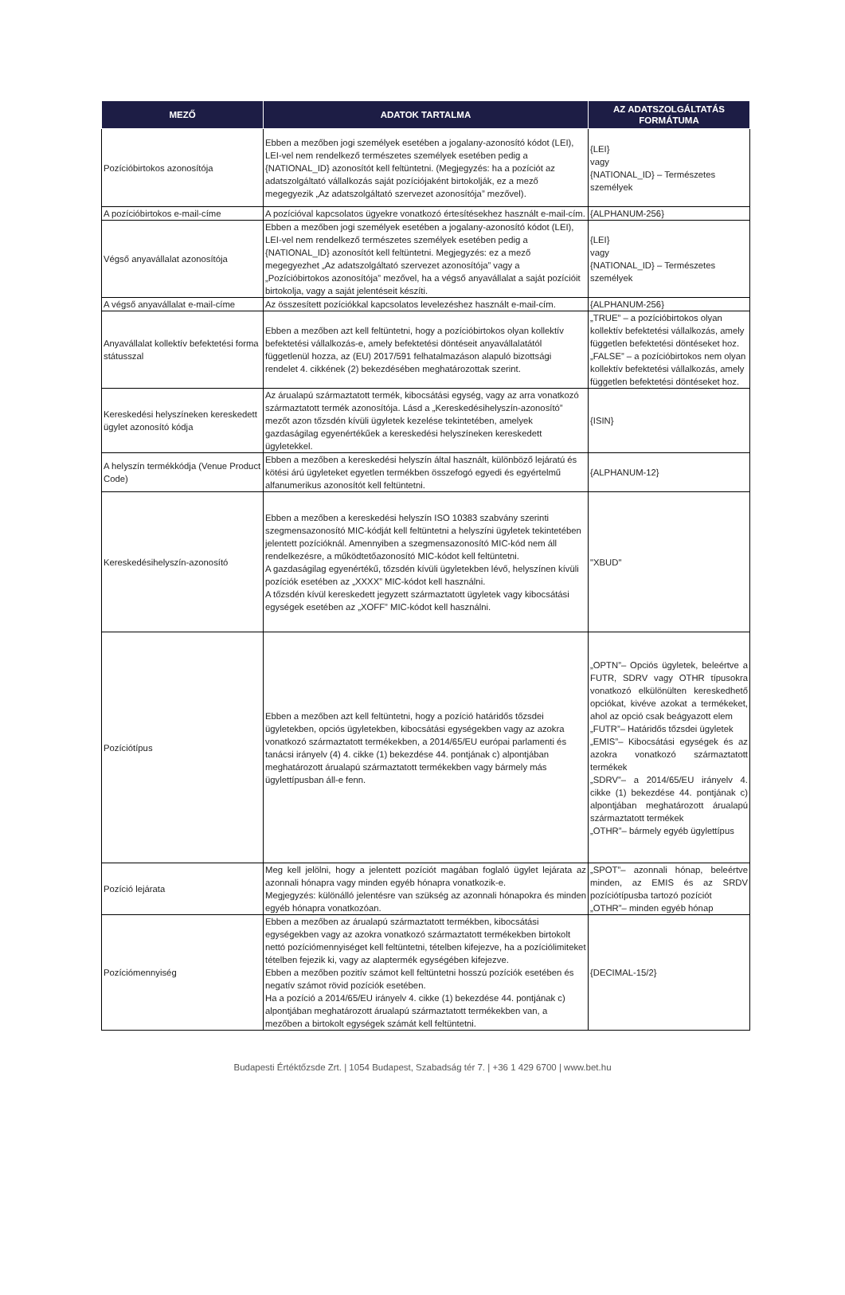| MEZŐ | ADATOK TARTALMA | AZ ADATSZOLGÁLTATÁS FORMÁTUMA |
| --- | --- | --- |
| Pozícióbirtokos azonosítója | Ebben a mezőben jogi személyek esetében a jogalany-azonosító kódot (LEI), LEI-vel nem rendelkező természetes személyek esetében pedig a {NATIONAL_ID} azonosítót kell feltüntetni. (Megjegyzés: ha a pozíciót az adatszolgáltató vállalkozás saját pozíciójaként birtokolják, ez a mező megegyezik „Az adatszolgáltató szervezet azonosítója” mezővel). | {LEI} vagy {NATIONAL_ID} – Természetes személyek |
| A pozícióbirtokos e-mail-címe | A pozícióval kapcsolatos ügyekre vonatkozó értesítésekhez használt e-mail-cím. | {ALPHANUM-256} |
| Végső anyavállalat azonosítója | Ebben a mezőben jogi személyek esetében a jogalany-azonosító kódot (LEI), LEI-vel nem rendelkező természetes személyek esetében pedig a {NATIONAL_ID} azonosítót kell feltüntetni. Megjegyzés: ez a mező megegyezhet „Az adatszolgáltató szervezet azonosítója” vagy a „Pozícióbirtokos azonosítója” mezővel, ha a végső anyavállalat a saját pozícióit birtokolja, vagy a saját jelentéseit készíti. | {LEI} vagy {NATIONAL_ID} – Természetes személyek |
| A végső anyavállalat e-mail-címe | Az összesített pozíciókkal kapcsolatos levelezéshez használt e-mail-cím. | {ALPHANUM-256} |
| Anyavállalat kollektív befektetési forma státusszal | Ebben a mezőben azt kell feltüntetni, hogy a pozícióbirtokos olyan kollektív befektetési vállalkozás-e, amely befektetési döntéseit anyavállalatától függetlenül hozza, az (EU) 2017/591 felhatalmazáson alapuló bizottsági rendelet 4. cikkének (2) bekezdésében meghatározottak szerint. | „TRUE” – a pozícióbirtokos olyan kollektív befektetési vállalkozás, amely független befektetési döntéseket hoz. „FALSE” – a pozícióbirtokos nem olyan kollektív befektetési vállalkozás, amely független befektetési döntéseket hoz. |
| Kereskedési helyszíneken kereskedett ügylet azonosító kódja | Az árualapú származtatott termék, kibocsátási egység, vagy az arra vonatkozó származtatott termék azonosítója. Lásd a „Kereskedésihelyszín-azonosító” mezőt azon tőzsdén kívüli ügyletek kezelése tekintetében, amelyek gazdaságilag egyenértékűek a kereskedési helyszíneken kereskedett ügyletekkel. | {ISIN} |
| A helyszín termékkódja (Venue Product Code) | Ebben a mezőben a kereskedési helyszín által használt, különböző lejáratú és kötési árú ügyleteket egyetlen termékben összefogó egyedi és egyértelmű alfanumerikus azonosítót kell feltüntetni. | {ALPHANUM-12} |
| Kereskedésihelyszín-azonosító | Ebben a mezőben a kereskedési helyszín ISO 10383 szabvány szerinti szegmensazonosító MIC-kódját kell feltüntetni a helyszíni ügyletek tekintetében jelentett pozícióknál. Amennyiben a szegmensazonosító MIC-kód nem áll rendelkezésre, a működtetőazonosító MIC-kódot kell feltüntetni. A gazdaságilag egyenértékű, tőzsdén kívüli ügyletekben lévő, helyszínen kívüli pozíciók esetében az „XXXX” MIC-kódot kell használni. A tőzsdén kívül kereskedett jegyzett származtatott ügyletek vagy kibocsátási egységek esetében az „XOFF” MIC-kódot kell használni. | "XBUD" |
| Pozíciótípus | Ebben a mezőben azt kell feltüntetni, hogy a pozíció határidős tőzsdei ügyletekben, opciós ügyletekben, kibocsátási egységekben vagy az azokra vonatkozó származtatott termékekben, a 2014/65/EU európai parlamenti és tanácsi irányelv (4) 4. cikke (1) bekezdése 44. pontjának c) alpontjában meghatározott árualapú származtatott termékekben vagy bármely más ügylettípusban áll-e fenn. | „OPTN”– Opciós ügyletek, beleértve a FUTR, SDRV vagy OTHR típusokra vonatkozó elkülönülten kereskedhető opciókat, kivéve azokat a termékeket, ahol az opció csak beágyazott elem „FUTR”– Határidős tőzsdei ügyletek „EMIS”– Kibocsátási egységek és az azokra vonatkozó származtatott termékek „SDRV”– a 2014/65/EU irányelv 4. cikke (1) bekezdése 44. pontjának c) alpontjában meghatározott árualapú származtatott termékek „OTHR”– bármely egyéb ügylettípus |
| Pozíció lejárata | Meg kell jelölni, hogy a jelentett pozíciót magában foglaló ügylet lejárata az azonnali hónapra vagy minden egyéb hónapra vonatkozik-e. Megjegyzés: különálló jelentésre van szükség az azonnali hónapokra és minden egyéb hónapra vonatkozóan. | „SPOT”– azonnali hónap, beleértve minden, az EMIS és az SRDV pozíciótípusba tartozó pozíciót „OTHR”– minden egyéb hónap |
| Pozíciómennyiség | Ebben a mezőben az árualapú származtatott termékben, kibocsátási egységekben vagy az azokra vonatkozó származtatott termékekben birtokolt nettó pozíciómennyiséget kell feltüntetni, tételben kifejezve, ha a pozíciólimiteket tételben fejezik ki, vagy az alaptermék egységében kifejezve. Ebben a mezőben pozitív számot kell feltüntetni hosszú pozíciók esetében és negatív számot rövid pozíciók esetében. Ha a pozíció a 2014/65/EU irányelv 4. cikke (1) bekezdése 44. pontjának c) alpontjában meghatározott árualapú származtatott termékekben van, a mezőben a birtokolt egységek számát kell feltüntetni. | {DECIMAL-15/2} |
Budapesti Értéktőzsde Zrt. | 1054 Budapest, Szabadság tér 7. | +36 1 429 6700 | www.bet.hu